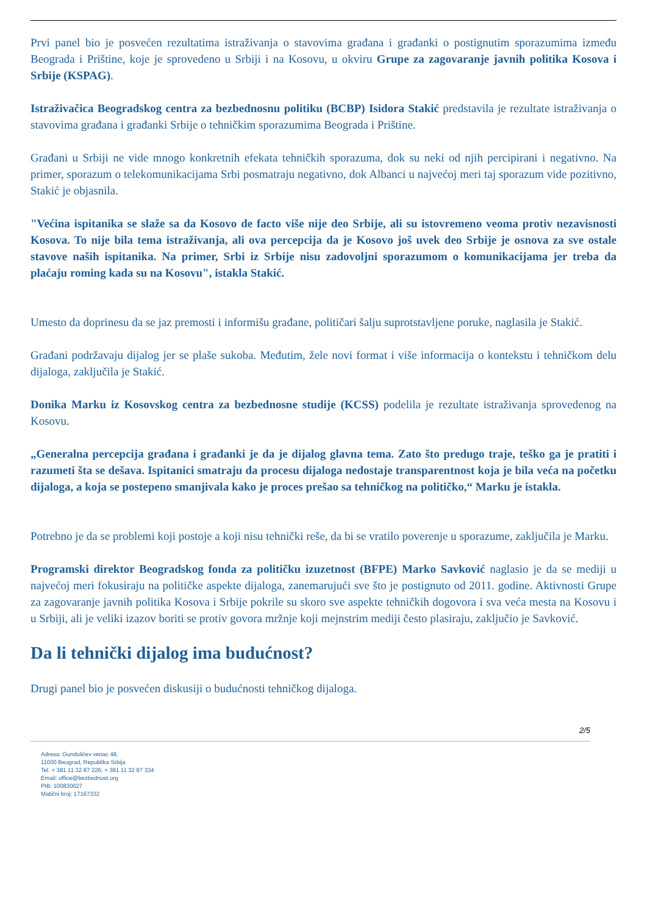Prvi panel bio je posvećen rezultatima istraživanja o stavovima građana i građanki o postignutim sporazumima između Beograda i Prištine, koje je sprovedeno u Srbiji i na Kosovu, u okviru Grupe za zagovaranje javnih politika Kosova i Srbije (KSPAG).
Istraživačica Beogradskog centra za bezbednosnu politiku (BCBP) Isidora Stakić predstavila je rezultate istraživanja o stavovima građana i građanki Srbije o tehničkim sporazumima Beograda i Prištine.
Građani u Srbiji ne vide mnogo konkretnih efekata tehničkih sporazuma, dok su neki od njih percipirani i negativno. Na primer, sporazum o telekomunikacijama Srbi posmatraju negativno, dok Albanci u najvećoj meri taj sporazum vide pozitivno, Stakić je objasnila.
"Većina ispitanika se slaže sa da Kosovo de facto više nije deo Srbije, ali su istovremeno veoma protiv nezavisnosti Kosova. To nije bila tema istraživanja, ali ova percepcija da je Kosovo još uvek deo Srbije je osnova za sve ostale stavove naših ispitanika. Na primer, Srbi iz Srbije nisu zadovoljni sporazumom o komunikacijama jer treba da plaćaju roming kada su na Kosovu", istakla Stakić.
Umesto da doprinesu da se jaz premosti i informišu građane, političari šalju suprotstavljene poruke, naglasila je Stakić.
Građani podržavaju dijalog jer se plaše sukoba. Međutim, žele novi format i više informacija o kontekstu i tehničkom delu dijaloga, zaključila je Stakić.
Donika Marku iz Kosovskog centra za bezbednosne studije (KCSS) podelila je rezultate istraživanja sprovedenog na Kosovu.
„Generalna percepcija građana i građanki je da je dijalog glavna tema. Zato što predugo traje, teško ga je pratiti i razumeti šta se dešava. Ispitanici smatraju da procesu dijaloga nedostaje transparentnost koja je bila veća na početku dijaloga, a koja se postepeno smanjivala kako je proces prešao sa tehničkog na političko,“ Marku je istakla.
Potrebno je da se problemi koji postoje a koji nisu tehnički reše, da bi se vratilo poverenje u sporazume, zaključila je Marku.
Programski direktor Beogradskog fonda za političku izuzetnost (BFPE) Marko Savković naglasio je da se mediji u najvećoj meri fokusiraju na političke aspekte dijaloga, zanemarujući sve što je postignuto od 2011. godine. Aktivnosti Grupe za zagovaranje javnih politika Kosova i Srbije pokrile su skoro sve aspekte tehničkih dogovora i sva veća mesta na Kosovu i u Srbiji, ali je veliki izazov boriti se protiv govora mržnje koji mejnstrim mediji često plasiraju, zaključio je Savković.
Da li tehnički dijalog ima budućnost?
Drugi panel bio je posvećen diskusiji o budućnosti tehničkog dijaloga.
2/5
Adresa: Gundulićev venac 48,
11000 Beograd, Republika Srbija
Tel. + 381 11 32 87 226; + 381 11 32 87 334
Email: office@bezbednost.org
PIB: 100830027
Matični broj: 17167332